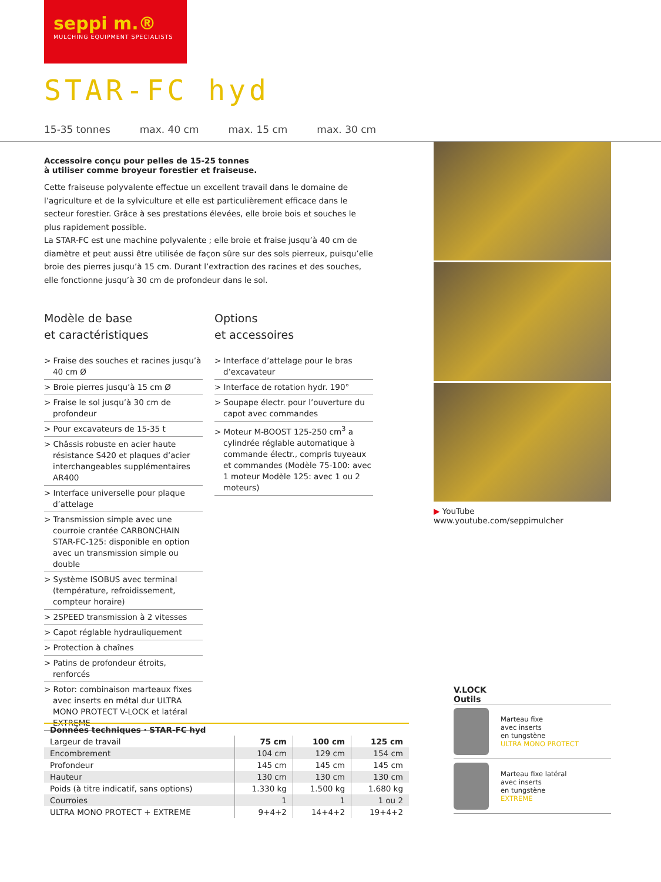seppi m.®
MULCHING EQUIPMENT SPECIALISTS
STAR-FC hyd
15-35 tonnes max. 40 cm max. 15 cm max. 30 cm
Accessoire conçu pour pelles de 15-25 tonnes
à utiliser comme broyeur forestier et fraiseuse.
Cette fraiseuse polyvalente effectue un excellent travail dans le domaine de l’agriculture et de la sylviculture et elle est particulièrement efficace dans le secteur forestier. Grâce à ses prestations élevées, elle broie bois et souches le plus rapidement possible.
La STAR-FC est une machine polyvalente ; elle broie et fraise jusqu’à 40 cm de diamètre et peut aussi être utilisée de façon sûre sur des sols pierreux, puisqu’elle broie des pierres jusqu’à 15 cm. Durant l’extraction des racines et des souches, elle fonctionne jusqu’à 30 cm de profondeur dans le sol.
Modèle de base
et caractéristiques
> Fraise des souches et racines jusqu’à 40 cm Ø
> Broie pierres jusqu’à 15 cm Ø
> Fraise le sol jusqu’à 30 cm de profondeur
> Pour excavateurs de 15-35 t
> Châssis robuste en acier haute résistance S420 et plaques d’acier interchangeables supplémentaires AR400
> Interface universelle pour plaque d’attelage
> Transmission simple avec une courroie crantée CARBONCHAIN STAR-FC-125: disponible en option avec un transmission simple ou double
> Système ISOBUS avec terminal (température, refroidissement, compteur horaire)
> 2SPEED transmission à 2 vitesses
> Capot réglable hydrauliquement
> Protection à chaînes
> Patins de profondeur étroits, renforcés
> Rotor: combinaison marteaux fixes avec inserts en métal dur ULTRA MONO PROTECT V-LOCK et latéral EXTREME
Options
et accessoires
> Interface d’attelage pour le bras d’excavateur
> Interface de rotation hydr. 190°
> Soupape électr. pour l’ouverture du capot avec commandes
> Moteur M-BOOST 125-250 cm<sup>3</sup> a cylindrée réglable automatique à commande électr., compris tuyeaux et commandes (Modèle 75-100: avec 1 moteur Modèle 125: avec 1 ou 2 moteurs)
▶ YouTube www.youtube.com/seppimulcher
| Données techniques · STAR-FC hyd | | | |
| --- | --- | --- | --- |
| Largeur de travail | 75 cm | 100 cm | 125 cm |
| Encombrement | 104 cm | 129 cm | 154 cm |
| Profondeur | 145 cm | 145 cm | 145 cm |
| Hauteur | 130 cm | 130 cm | 130 cm |
| Poids (à titre indicatif, sans options) | 1.330 kg | 1.500 kg | 1.680 kg |
| Courroies | 1 | 1 | 1 ou 2 |
| ULTRA MONO PROTECT + EXTREME | 9+4+2 | 14+4+2 | 19+4+2 |
V.LOCK
Outils
Marteau fixe
avec inserts
en tungstène
ULTRA MONO PROTECT
Marteau fixe latéral
avec inserts
en tungstène
EXTREME